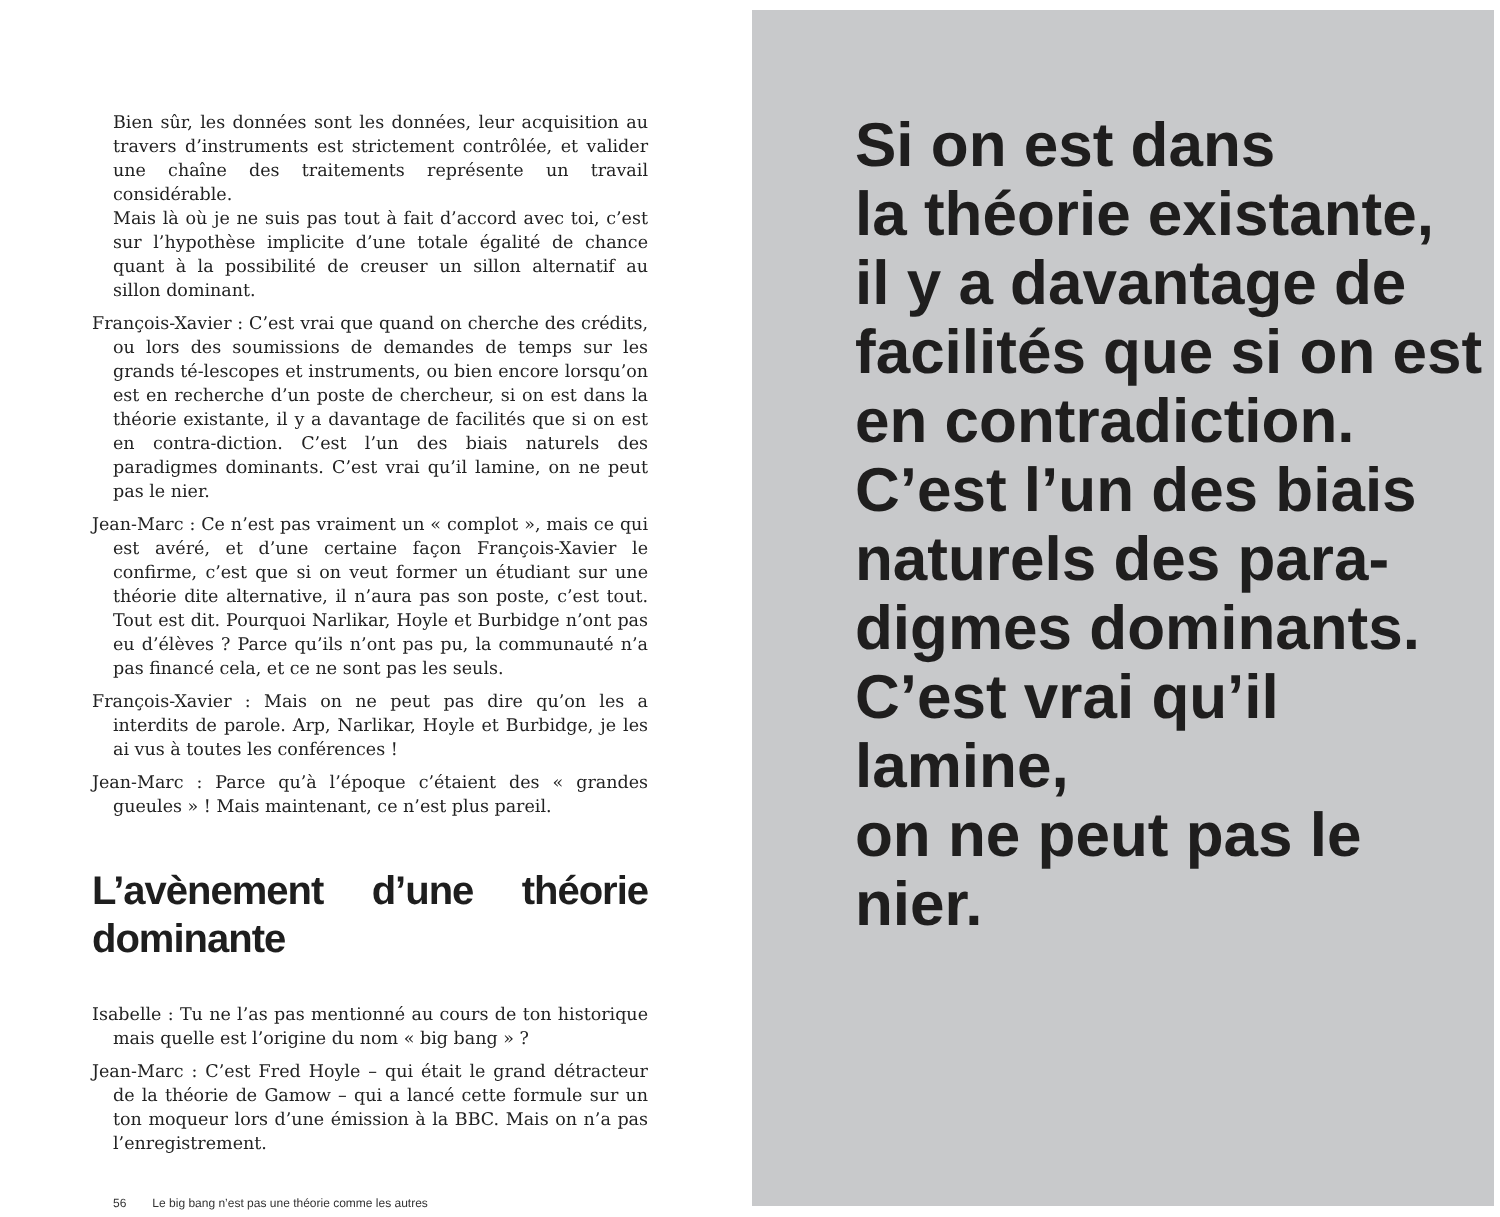Bien sûr, les données sont les données, leur acquisition au travers d’instruments est strictement contrôlée, et valider une chaîne des traitements représente un travail considérable.
Mais là où je ne suis pas tout à fait d’accord avec toi, c’est sur l’hypothèse implicite d’une totale égalité de chance quant à la possibilité de creuser un sillon alternatif au sillon dominant.
François-Xavier : C’est vrai que quand on cherche des crédits, ou lors des soumissions de demandes de temps sur les grands té-lescopes et instruments, ou bien encore lorsqu’on est en recherche d’un poste de chercheur, si on est dans la théorie existante, il y a davantage de facilités que si on est en contra-diction. C’est l’un des biais naturels des paradigmes dominants. C’est vrai qu’il lamine, on ne peut pas le nier.
Jean-Marc : Ce n’est pas vraiment un « complot », mais ce qui est avéré, et d’une certaine façon François-Xavier le confirme, c’est que si on veut former un étudiant sur une théorie dite alternative, il n’aura pas son poste, c’est tout. Tout est dit. Pourquoi Narlikar, Hoyle et Burbidge n’ont pas eu d’élèves ? Parce qu’ils n’ont pas pu, la communauté n’a pas financé cela, et ce ne sont pas les seuls.
François-Xavier : Mais on ne peut pas dire qu’on les a interdits de parole. Arp, Narlikar, Hoyle et Burbidge, je les ai vus à toutes les conférences !
Jean-Marc : Parce qu’à l’époque c’étaient des « grandes gueules » ! Mais maintenant, ce n’est plus pareil.
L’avènement d’une théorie dominante
Isabelle : Tu ne l’as pas mentionné au cours de ton historique mais quelle est l’origine du nom « big bang » ?
Jean-Marc : C’est Fred Hoyle – qui était le grand détracteur de la théorie de Gamow – qui a lancé cette formule sur un ton moqueur lors d’une émission à la BBC. Mais on n’a pas l’enregistrement.
56 Le big bang n’est pas une théorie comme les autres
Si on est dans
la théorie existante,
il y a davantage de
facilités que si on est
en contradiction.
C’est l’un des biais
naturels des para-
digmes dominants.
C’est vrai qu’il lamine,
on ne peut pas le nier.